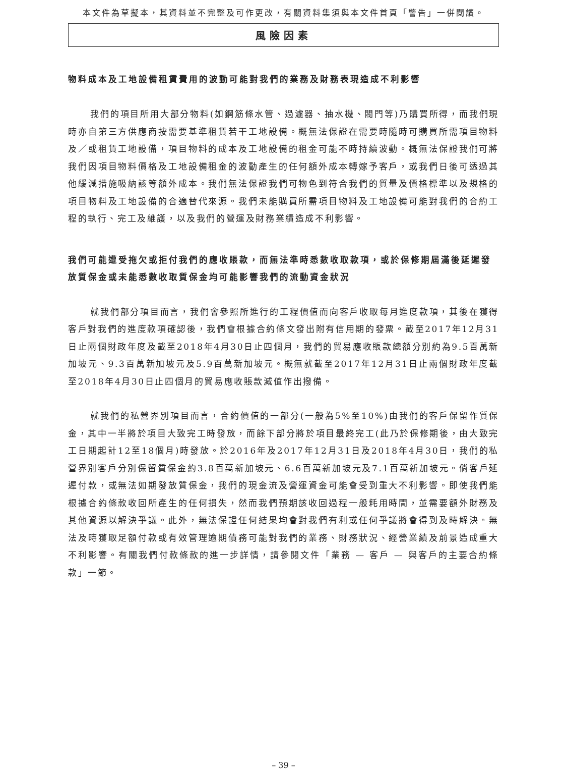本文件為草擬本，其資料並不完整及可作更改，有關資料集須與本文件首頁「警告」一併閱讀。
風險因素
物料成本及工地設備租賃費用的波動可能對我們的業務及財務表現造成不利影響
我們的項目所用大部分物料(如鋼筋條水管、過濾器、抽水機、閥門等)乃購買所得，而我們現時亦自第三方供應商按需要基準租賃若干工地設備。概無法保證在需要時隨時可購買所需項目物料及／或租賃工地設備，項目物料的成本及工地設備的租金可能不時持續波動。概無法保證我們可將我們因項目物料價格及工地設備租金的波動產生的任何額外成本轉嫁予客戶，或我們日後可透過其他緩減措施吸納該等額外成本。我們無法保證我們可物色到符合我們的質量及價格標準以及規格的項目物料及工地設備的合適替代來源。我們未能購買所需項目物料及工地設備可能對我們的合約工程的執行、完工及維護，以及我們的營運及財務業績造成不利影響。
我們可能遭受拖欠或拒付我們的應收賬款，而無法準時悉數收取款項，或於保修期屆滿後延遲發放質保金或未能悉數收取質保金均可能影響我們的流動資金狀況
就我們部分項目而言，我們會參照所進行的工程價值而向客戶收取每月進度款項，其後在獲得客戶對我們的進度款項確認後，我們會根據合約條文發出附有信用期的發票。截至2017年12月31日止兩個財政年度及截至2018年4月30日止四個月，我們的貿易應收賬款總額分別約為9.5百萬新加坡元、9.3百萬新加坡元及5.9百萬新加坡元。概無就截至2017年12月31日止兩個財政年度截至2018年4月30日止四個月的貿易應收賬款減值作出撥備。
就我們的私營界別項目而言，合約價值的一部分(一般為5%至10%)由我們的客戶保留作質保金，其中一半將於項目大致完工時發放，而餘下部分將於項目最終完工(此乃於保修期後，由大致完工日期起計12至18個月)時發放。於2016年及2017年12月31日及2018年4月30日，我們的私營界別客戶分別保留質保金約3.8百萬新加坡元、6.6百萬新加坡元及7.1百萬新加坡元。倘客戶延遲付款，或無法如期發放質保金，我們的現金流及營運資金可能會受到重大不利影響。即使我們能根據合約條款收回所產生的任何損失，然而我們預期該收回過程一般耗用時間，並需要額外財務及其他資源以解決爭議。此外，無法保證任何結果均會對我們有利或任何爭議將會得到及時解決。無法及時獲取足額付款或有效管理逾期債務可能對我們的業務、財務狀況、經營業績及前景造成重大不利影響。有關我們付款條款的進一步詳情，請參閱文件「業務 — 客戶 — 與客戶的主要合約條款」一節。
– 39 –